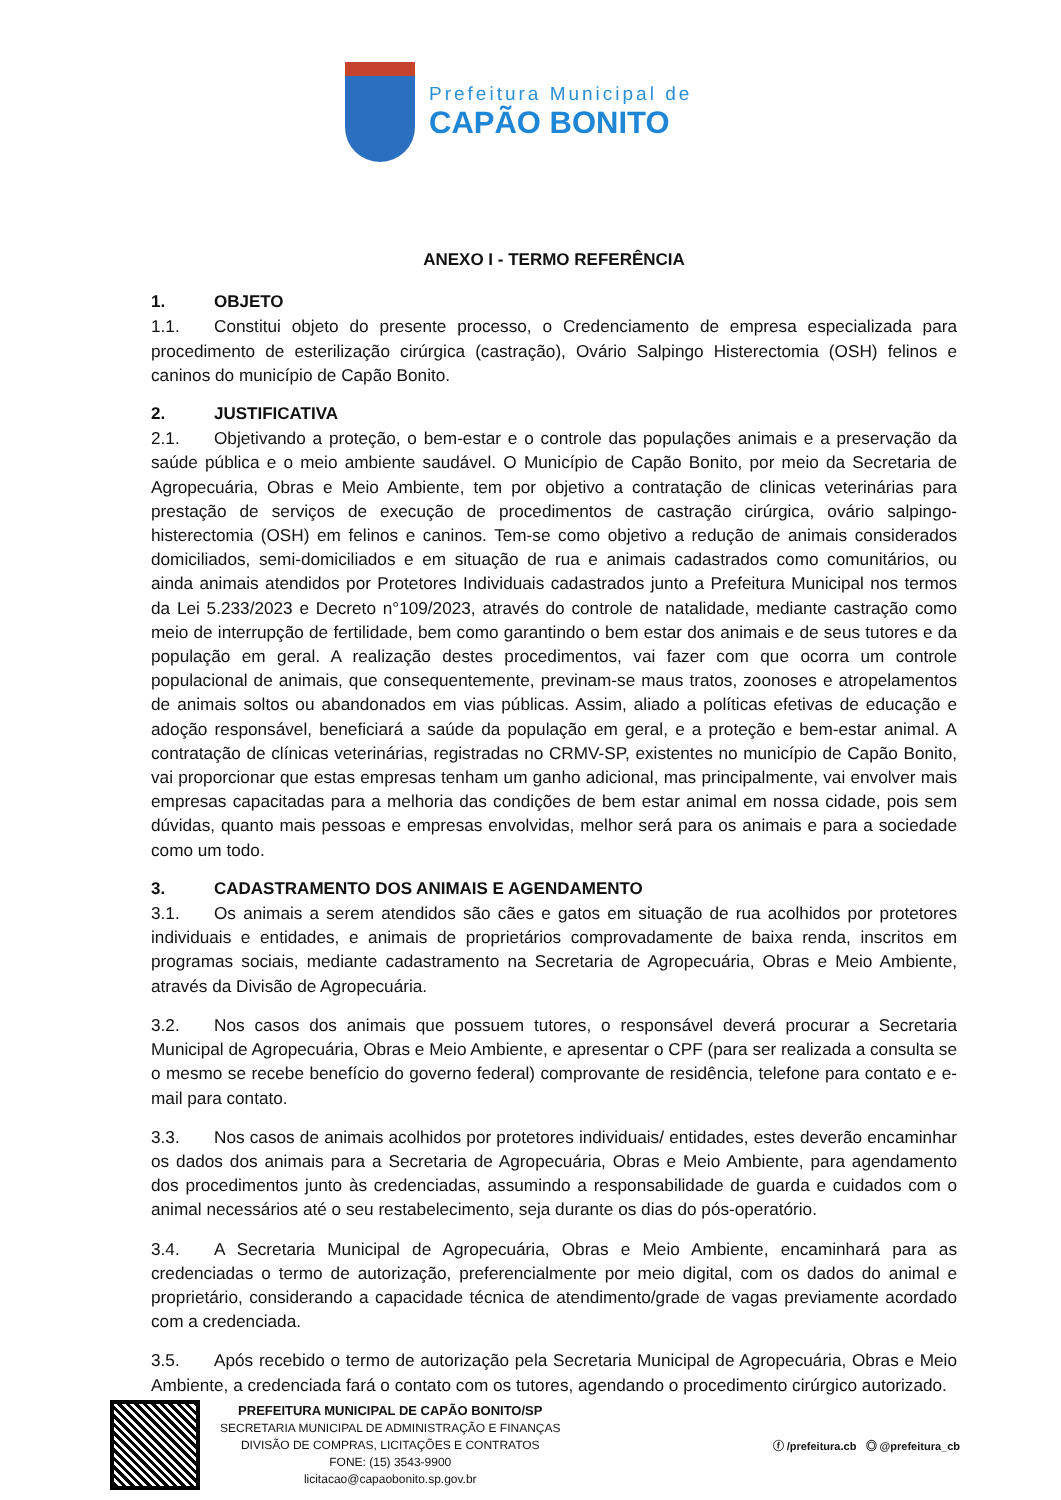Prefeitura Municipal de
CAPÃO BONITO
ANEXO I - TERMO REFERÊNCIA
1. OBJETO
1.1. Constitui objeto do presente processo, o Credenciamento de empresa especializada para procedimento de esterilização cirúrgica (castração), Ovário Salpingo Histerectomia (OSH) felinos e caninos do município de Capão Bonito.
2. JUSTIFICATIVA
2.1. Objetivando a proteção, o bem-estar e o controle das populações animais e a preservação da saúde pública e o meio ambiente saudável. O Município de Capão Bonito, por meio da Secretaria de Agropecuária, Obras e Meio Ambiente, tem por objetivo a contratação de clinicas veterinárias para prestação de serviços de execução de procedimentos de castração cirúrgica, ovário salpingo-histerectomia (OSH) em felinos e caninos. Tem-se como objetivo a redução de animais considerados domiciliados, semi-domiciliados e em situação de rua e animais cadastrados como comunitários, ou ainda animais atendidos por Protetores Individuais cadastrados junto a Prefeitura Municipal nos termos da Lei 5.233/2023 e Decreto n°109/2023, através do controle de natalidade, mediante castração como meio de interrupção de fertilidade, bem como garantindo o bem estar dos animais e de seus tutores e da população em geral. A realização destes procedimentos, vai fazer com que ocorra um controle populacional de animais, que consequentemente, previnam-se maus tratos, zoonoses e atropelamentos de animais soltos ou abandonados em vias públicas. Assim, aliado a políticas efetivas de educação e adoção responsável, beneficiará a saúde da população em geral, e a proteção e bem-estar animal. A contratação de clínicas veterinárias, registradas no CRMV-SP, existentes no município de Capão Bonito, vai proporcionar que estas empresas tenham um ganho adicional, mas principalmente, vai envolver mais empresas capacitadas para a melhoria das condições de bem estar animal em nossa cidade, pois sem dúvidas, quanto mais pessoas e empresas envolvidas, melhor será para os animais e para a sociedade como um todo.
3. CADASTRAMENTO DOS ANIMAIS E AGENDAMENTO
3.1. Os animais a serem atendidos são cães e gatos em situação de rua acolhidos por protetores individuais e entidades, e animais de proprietários comprovadamente de baixa renda, inscritos em programas sociais, mediante cadastramento na Secretaria de Agropecuária, Obras e Meio Ambiente, através da Divisão de Agropecuária.
3.2. Nos casos dos animais que possuem tutores, o responsável deverá procurar a Secretaria Municipal de Agropecuária, Obras e Meio Ambiente, e apresentar o CPF (para ser realizada a consulta se o mesmo se recebe benefício do governo federal) comprovante de residência, telefone para contato e e-mail para contato.
3.3. Nos casos de animais acolhidos por protetores individuais/ entidades, estes deverão encaminhar os dados dos animais para a Secretaria de Agropecuária, Obras e Meio Ambiente, para agendamento dos procedimentos junto às credenciadas, assumindo a responsabilidade de guarda e cuidados com o animal necessários até o seu restabelecimento, seja durante os dias do pós-operatório.
3.4. A Secretaria Municipal de Agropecuária, Obras e Meio Ambiente, encaminhará para as credenciadas o termo de autorização, preferencialmente por meio digital, com os dados do animal e proprietário, considerando a capacidade técnica de atendimento/grade de vagas previamente acordado com a credenciada.
3.5. Após recebido o termo de autorização pela Secretaria Municipal de Agropecuária, Obras e Meio Ambiente, a credenciada fará o contato com os tutores, agendando o procedimento cirúrgico autorizado.
PREFEITURA MUNICIPAL DE CAPÃO BONITO/SP
SECRETARIA MUNICIPAL DE ADMINISTRAÇÃO E FINANÇAS
DIVISÃO DE COMPRAS, LICITAÇÕES E CONTRATOS
FONE: (15) 3543-9900
licitacao@capaobonito.sp.gov.br
ⓕ /prefeitura.cb ◎ @prefeitura_cb